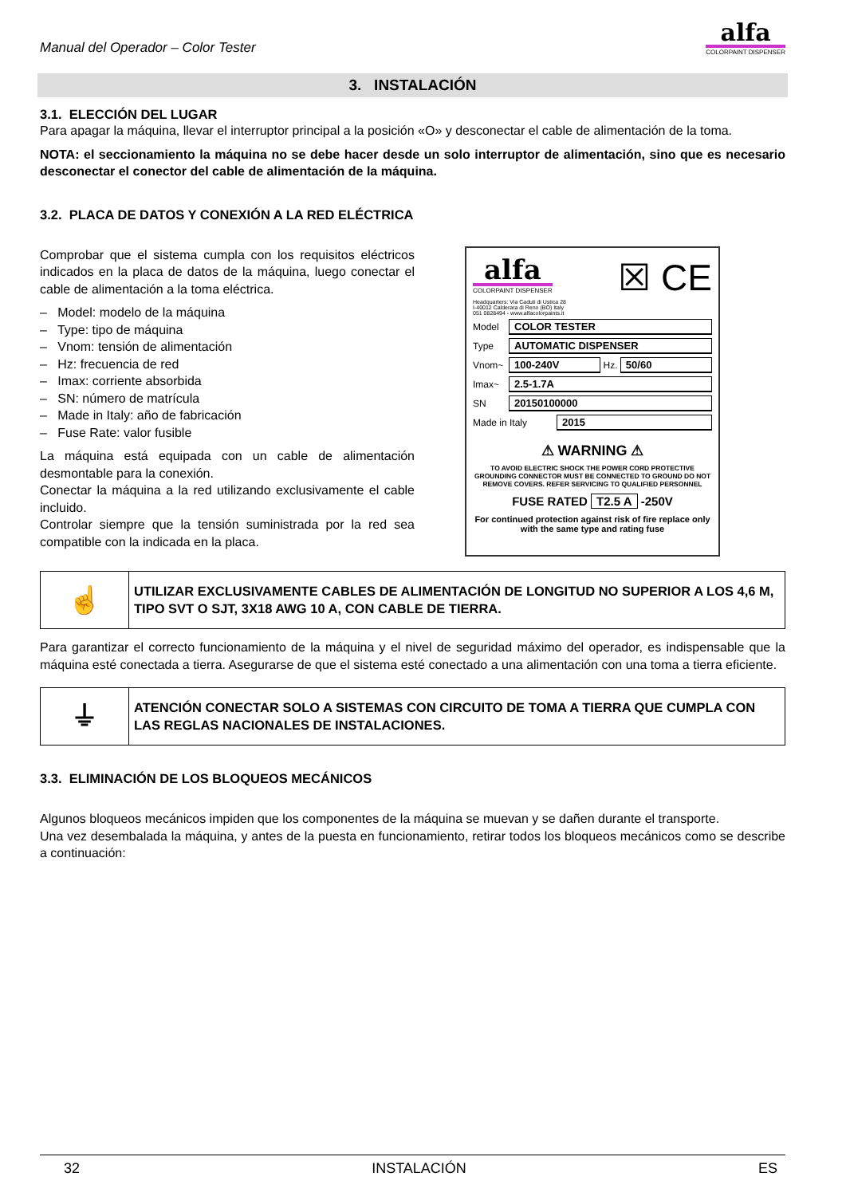Manual del Operador – Color Tester
alfa
COLORPAINT DISPENSER
3. INSTALACIÓN
3.1. ELECCIÓN DEL LUGAR
Para apagar la máquina, llevar el interruptor principal a la posición «O» y desconectar el cable de alimentación de la toma.
NOTA: el seccionamiento la máquina no se debe hacer desde un solo interruptor de alimentación, sino que es necesario desconectar el conector del cable de alimentación de la máquina.
3.2. PLACA DE DATOS Y CONEXIÓN A LA RED ELÉCTRICA
Comprobar que el sistema cumpla con los requisitos eléctricos indicados en la placa de datos de la máquina, luego conectar el cable de alimentación a la toma eléctrica.
– Model: modelo de la máquina
– Type: tipo de máquina
– Vnom: tensión de alimentación
– Hz: frecuencia de red
– Imax: corriente absorbida
– SN: número de matrícula
– Made in Italy: año de fabricación
– Fuse Rate: valor fusible
La máquina está equipada con un cable de alimentación desmontable para la conexión.
Conectar la máquina a la red utilizando exclusivamente el cable incluido.
Controlar siempre que la tensión suministrada por la red sea compatible con la indicada en la placa.
alfa
COLORPAINT DISPENSER
☒ CE
Headquarters: Via Caduti di Ustica 28
I-40012 Calderara di Reno (BO) Italy
051 0828494 - www.alfacolorpaints.it
Model COLOR TESTER
Type AUTOMATIC DISPENSER
Vnom~ 100-240V Hz. 50/60
Imax~ 2.5-1.7A
SN 20150100000
Made in Italy 2015
⚠ WARNING ⚠
TO AVOID ELECTRIC SHOCK THE POWER CORD PROTECTIVE GROUNDING CONNECTOR MUST BE CONNECTED TO GROUND DO NOT REMOVE COVERS. REFER SERVICING TO QUALIFIED PERSONNEL
FUSE RATED T2.5 A -250V
For continued protection against risk of fire replace only with the same type and rating fuse
| ☝ | UTILIZAR EXCLUSIVAMENTE CABLES DE ALIMENTACIÓN DE LONGITUD NO SUPERIOR A LOS 4,6 M, TIPO SVT O SJT, 3X18 AWG 10 A, CON CABLE DE TIERRA. |
Para garantizar el correcto funcionamiento de la máquina y el nivel de seguridad máximo del operador, es indispensable que la máquina esté conectada a tierra. Asegurarse de que el sistema esté conectado a una alimentación con una toma a tierra eficiente.
| ⏚ | ATENCIÓN CONECTAR SOLO A SISTEMAS CON CIRCUITO DE TOMA A TIERRA QUE CUMPLA CON LAS REGLAS NACIONALES DE INSTALACIONES. |
3.3. ELIMINACIÓN DE LOS BLOQUEOS MECÁNICOS
Algunos bloqueos mecánicos impiden que los componentes de la máquina se muevan y se dañen durante el transporte.
Una vez desembalada la máquina, y antes de la puesta en funcionamiento, retirar todos los bloqueos mecánicos como se describe a continuación:
32 INSTALACIÓN ES